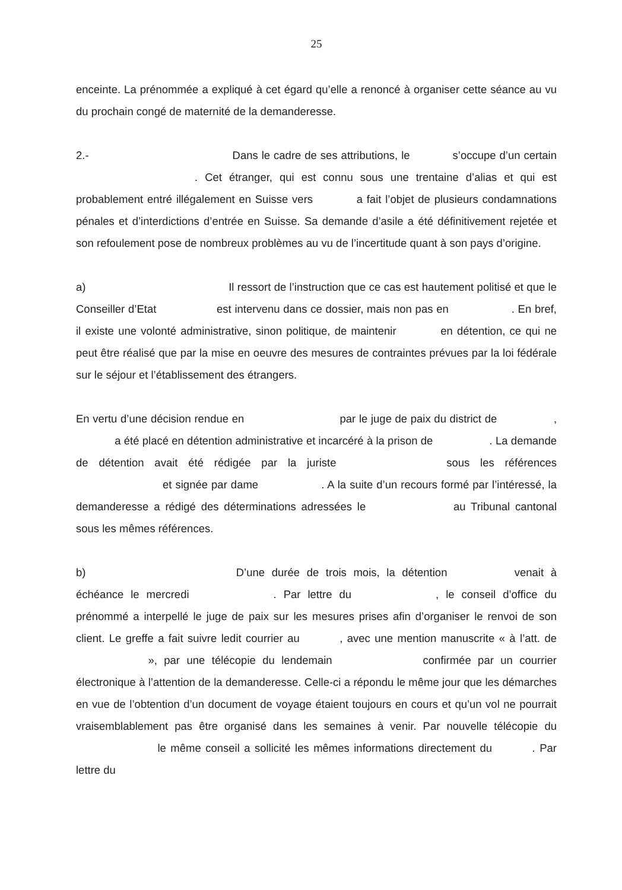25
enceinte. La prénommée a expliqué à cet égard qu’elle a renoncé à organiser cette séance au vu du prochain congé de maternité de la demanderesse.
2.- Dans le cadre de ses attributions, le s’occupe d’un certain . Cet étranger, qui est connu sous une trentaine d’alias et qui est probablement entré illégalement en Suisse vers a fait l’objet de plusieurs condamnations pénales et d’interdictions d’entrée en Suisse. Sa demande d’asile a été définitivement rejetée et son refoulement pose de nombreux problèmes au vu de l’incertitude quant à son pays d’origine.
a) Il ressort de l’instruction que ce cas est hautement politisé et que le Conseiller d’Etat est intervenu dans ce dossier, mais non pas en . En bref, il existe une volonté administrative, sinon politique, de maintenir en détention, ce qui ne peut être réalisé que par la mise en oeuvre des mesures de contraintes prévues par la loi fédérale sur le séjour et l’établissement des étrangers.
En vertu d’une décision rendue en par le juge de paix du district de , a été placé en détention administrative et incarcéré à la prison de . La demande de détention avait été rédigée par la juriste sous les références et signée par dame . A la suite d’un recours formé par l’intéressé, la demanderesse a rédigé des déterminations adressées le au Tribunal cantonal sous les mêmes références.
b) D’une durée de trois mois, la détention venait à échéance le mercredi . Par lettre du , le conseil d’office du prénommé a interpellé le juge de paix sur les mesures prises afin d’organiser le renvoi de son client. Le greffe a fait suivre ledit courrier au , avec une mention manuscrite « à l’att. de », par une télécopie du lendemain confirmée par un courrier électronique à l’attention de la demanderesse. Celle-ci a répondu le même jour que les démarches en vue de l’obtention d’un document de voyage étaient toujours en cours et qu’un vol ne pourrait vraisemblablement pas être organisé dans les semaines à venir. Par nouvelle télécopie du le même conseil a sollicité les mêmes informations directement du . Par lettre du